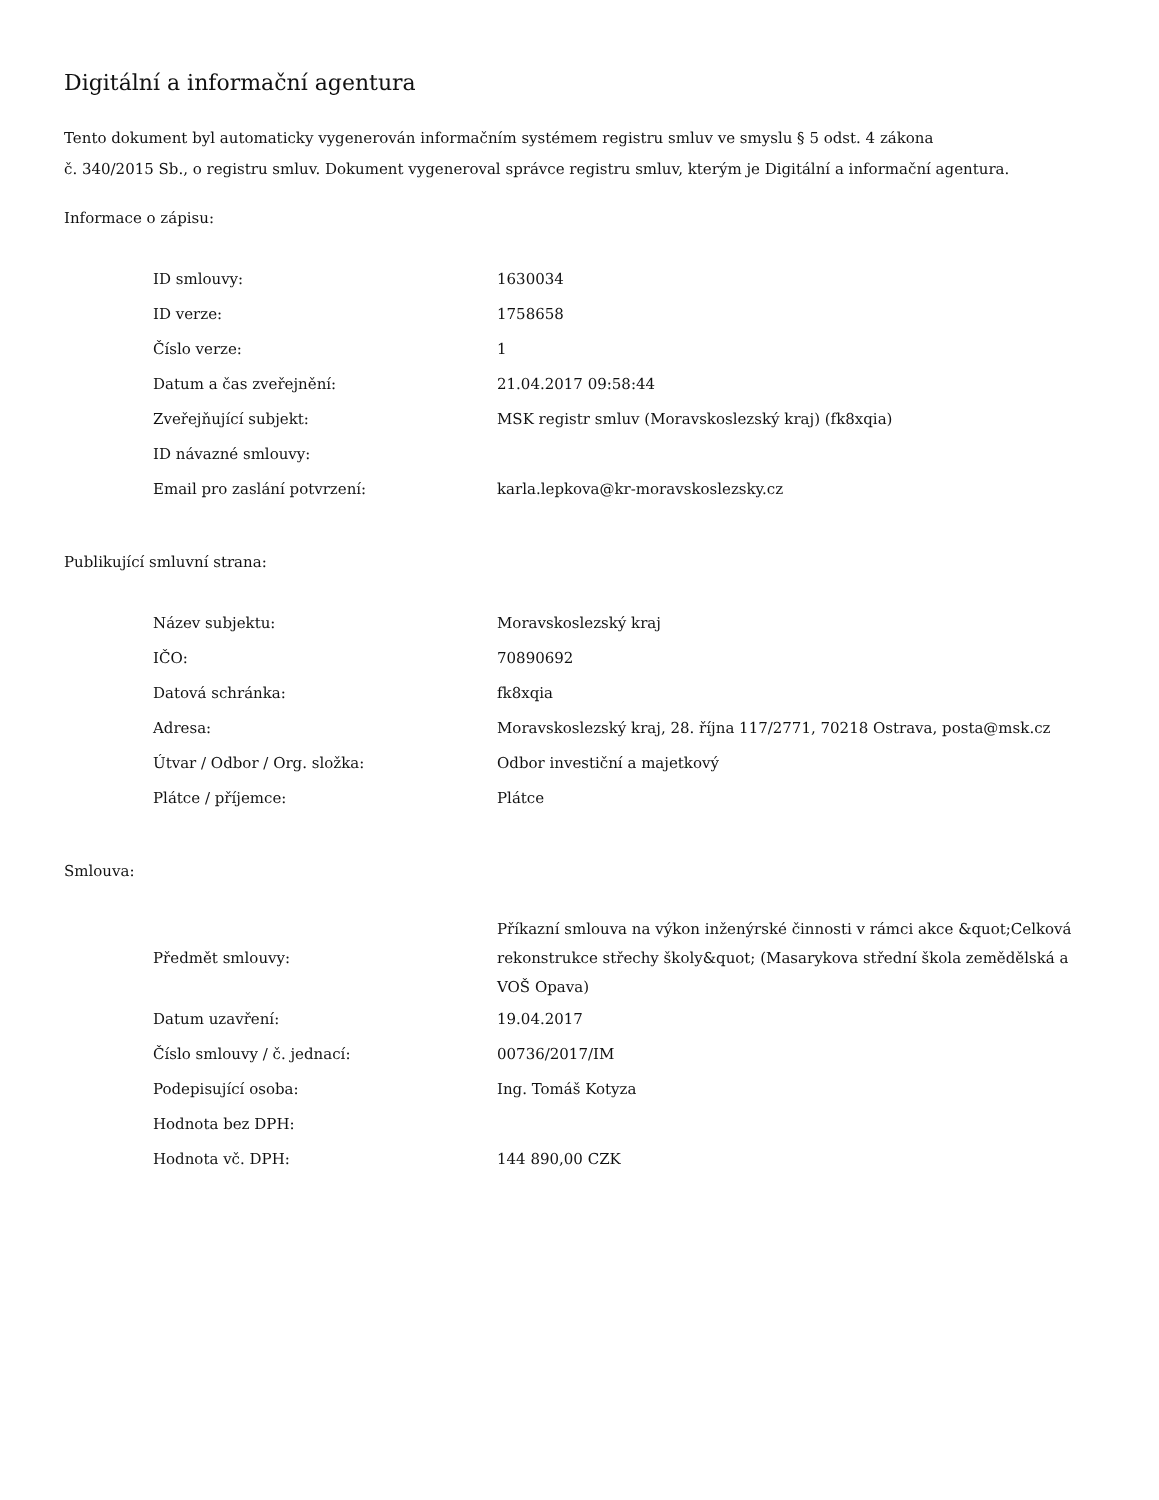Digitální a informační agentura
Tento dokument byl automaticky vygenerován informačním systémem registru smluv ve smyslu § 5 odst. 4 zákona
č. 340/2015 Sb., o registru smluv. Dokument vygeneroval správce registru smluv, kterým je Digitální a informační agentura.
Informace o zápisu:
| ID smlouvy: | 1630034 |
| ID verze: | 1758658 |
| Číslo verze: | 1 |
| Datum a čas zveřejnění: | 21.04.2017 09:58:44 |
| Zveřejňující subjekt: | MSK registr smluv (Moravskoslezský kraj) (fk8xqia) |
| ID návazné smlouvy: | |
| Email pro zaslání potvrzení: | karla.lepkova@kr-moravskoslezsky.cz |
Publikující smluvní strana:
| Název subjektu: | Moravskoslezský kraj |
| IČO: | 70890692 |
| Datová schránka: | fk8xqia |
| Adresa: | Moravskoslezský kraj, 28. října 117/2771, 70218 Ostrava, posta@msk.cz |
| Útvar / Odbor / Org. složka: | Odbor investiční a majetkový |
| Plátce / příjemce: | Plátce |
Smlouva:
| Předmět smlouvy: | Příkazní smlouva na výkon inženýrské činnosti v rámci akce &quot;Celková rekonstrukce střechy školy&quot; (Masarykova střední škola zemědělská a VOŠ Opava) |
| Datum uzavření: | 19.04.2017 |
| Číslo smlouvy / č. jednací: | 00736/2017/IM |
| Podepisující osoba: | Ing. Tomáš Kotyza |
| Hodnota bez DPH: | |
| Hodnota vč. DPH: | 144 890,00 CZK |